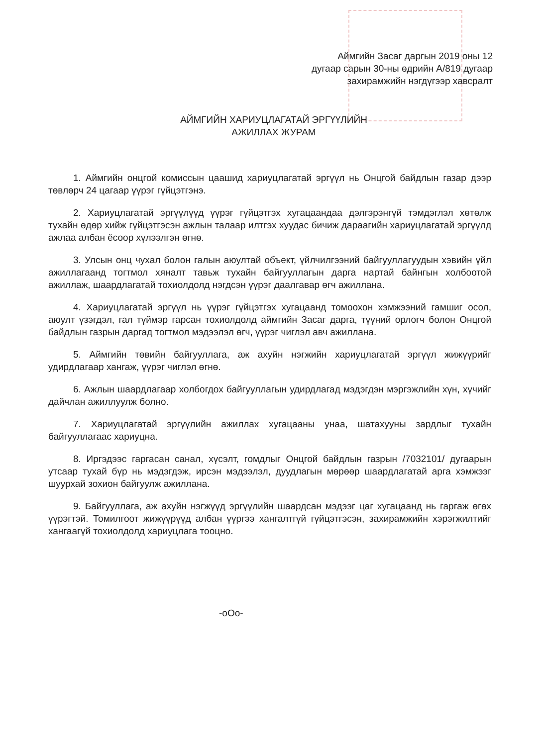Аймгийн Засаг даргын 2019 оны 12
дугаар сарын 30-ны өдрийн А/819 дугаар
захирамжийн нэгдүгээр хавсралт
АЙМГИЙН ХАРИУЦЛАГАТАЙ ЭРГҮҮЛИЙН
АЖИЛЛАХ ЖУРАМ
1. Аймгийн онцгой комиссын цаашид хариуцлагатай эргүүл нь Онцгой байдлын газар дээр төвлөрч 24 цагаар үүрэг гүйцэтгэнэ.
2. Хариуцлагатай эргүүлүүд үүрэг гүйцэтгэх хугацаандаа дэлгэрэнгүй тэмдэглэл хөтөлж тухайн өдөр хийж гүйцэтгэсэн ажлын талаар илтгэх хуудас бичиж дараагийн хариуцлагатай эргүүлд ажлаа албан ёсоор хүлээлгэн өгнө.
3. Улсын онц чухал болон галын аюултай объект, үйлчилгээний байгууллагуудын хэвийн үйл ажиллагаанд тогтмол хяналт тавьж тухайн байгууллагын дарга нартай байнгын холбоотой ажиллаж, шаардлагатай тохиолдолд нэгдсэн үүрэг даалгавар өгч ажиллана.
4. Хариуцлагатай эргүүл нь үүрэг гүйцэтгэх хугацаанд томоохон хэмжээний гамшиг осол, аюулт үзэгдэл, гал түймэр гарсан тохиолдолд аймгийн Засаг дарга, түүний орлогч болон Онцгой байдлын газрын даргад тогтмол мэдээлэл өгч, үүрэг чиглэл авч ажиллана.
5. Аймгийн төвийн байгууллага, аж ахуйн нэгжийн хариуцлагатай эргүүл жижүүрийг удирдлагаар хангаж, үүрэг чиглэл өгнө.
6. Ажлын шаардлагаар холбогдох байгууллагын удирдлагад мэдэгдэн мэргэжлийн хүн, хүчийг дайчлан ажиллуулж болно.
7. Хариуцлагатай эргүүлийн ажиллах хугацааны унаа, шатахууны зардлыг тухайн байгууллагаас хариуцна.
8. Иргэдээс гаргасан санал, хүсэлт, гомдлыг Онцгой байдлын газрын /7032101/ дугаарын утсаар тухай бүр нь мэдэгдэж, ирсэн мэдээлэл, дуудлагын мөрөөр шаардлагатай арга хэмжээг шуурхай зохион байгуулж ажиллана.
9. Байгууллага, аж ахуйн нэгжүүд эргүүлийн шаардсан мэдээг цаг хугацаанд нь гаргаж өгөх үүрэгтэй. Томилгоот жижүүрүүд албан үүргээ хангалтгүй гүйцэтгэсэн, захирамжийн хэрэгжилтийг хангаагүй тохиолдолд хариуцлага тооцно.
-oOo-